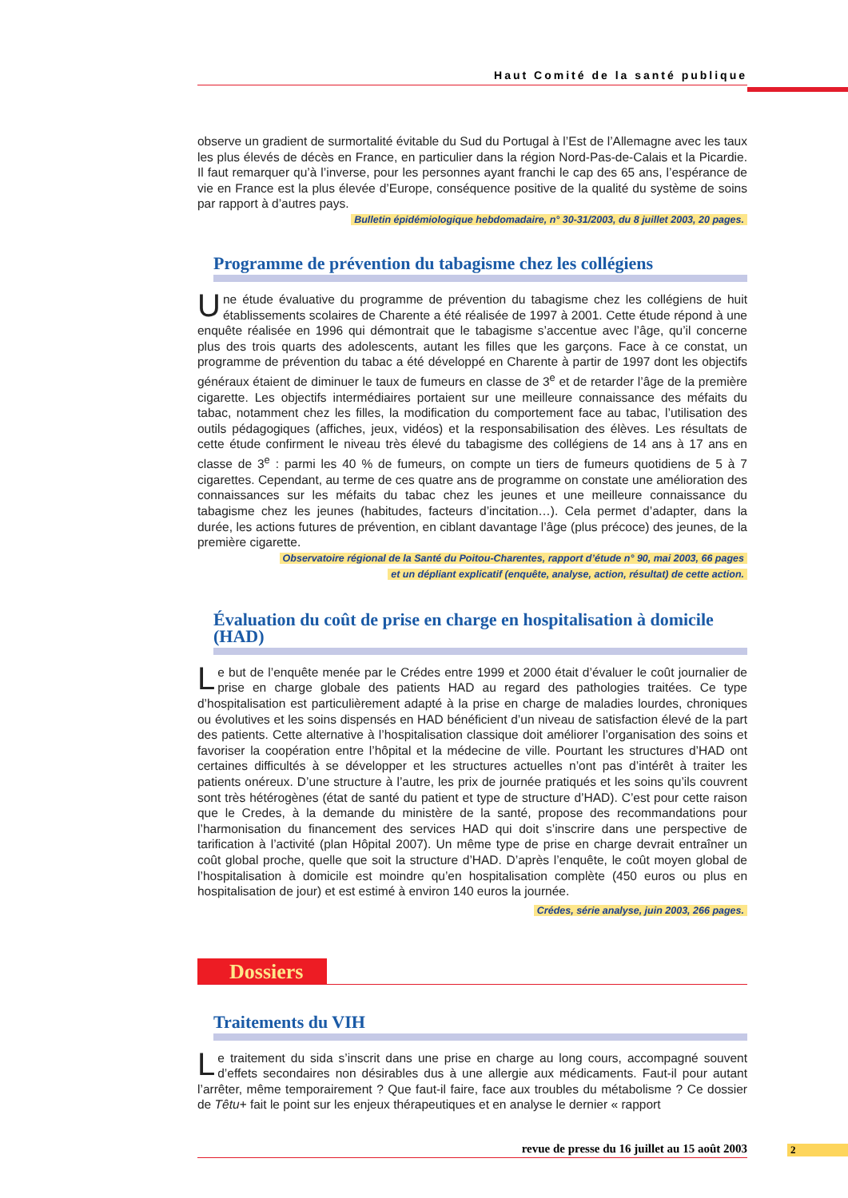Haut Comité de la santé publique
observe un gradient de surmortalité évitable du Sud du Portugal à l’Est de l’Allemagne avec les taux les plus élevés de décès en France, en particulier dans la région Nord-Pas-de-Calais et la Picardie. Il faut remarquer qu’à l’inverse, pour les personnes ayant franchi le cap des 65 ans, l’espérance de vie en France est la plus élevée d’Europe, conséquence positive de la qualité du système de soins par rapport à d’autres pays.
Bulletin épidémiologique hebdomadaire, n° 30-31/2003, du 8 juillet 2003, 20 pages.
Programme de prévention du tabagisme chez les collégiens
Une étude évaluative du programme de prévention du tabagisme chez les collégiens de huit établissements scolaires de Charente a été réalisée de 1997 à 2001. Cette étude répond à une enquête réalisée en 1996 qui démontrait que le tabagisme s’accentue avec l’âge, qu’il concerne plus des trois quarts des adolescents, autant les filles que les garçons. Face à ce constat, un programme de prévention du tabac a été développé en Charente à partir de 1997 dont les objectifs généraux étaient de diminuer le taux de fumeurs en classe de 3<sup>e</sup> et de retarder l’âge de la première cigarette. Les objectifs intermédiaires portaient sur une meilleure connaissance des méfaits du tabac, notamment chez les filles, la modification du comportement face au tabac, l’utilisation des outils pédagogiques (affiches, jeux, vidéos) et la responsabilisation des élèves. Les résultats de cette étude confirment le niveau très élevé du tabagisme des collégiens de 14 ans à 17 ans en classe de 3<sup>e</sup> : parmi les 40 % de fumeurs, on compte un tiers de fumeurs quotidiens de 5 à 7 cigarettes. Cependant, au terme de ces quatre ans de programme on constate une amélioration des connaissances sur les méfaits du tabac chez les jeunes et une meilleure connaissance du tabagisme chez les jeunes (habitudes, facteurs d’incitation…). Cela permet d’adapter, dans la durée, les actions futures de prévention, en ciblant davantage l’âge (plus précoce) des jeunes, de la première cigarette.
Observatoire régional de la Santé du Poitou-Charentes, rapport d’étude n° 90, mai 2003, 66 pages
et un dépliant explicatif (enquête, analyse, action, résultat) de cette action.
Évaluation du coût de prise en charge en hospitalisation à domicile (HAD)
Le but de l’enquête menée par le Crédes entre 1999 et 2000 était d’évaluer le coût journalier de prise en charge globale des patients HAD au regard des pathologies traitées. Ce type d’hospitalisation est particulièrement adapté à la prise en charge de maladies lourdes, chroniques ou évolutives et les soins dispensés en HAD bénéficient d’un niveau de satisfaction élevé de la part des patients. Cette alternative à l’hospitalisation classique doit améliorer l’organisation des soins et favoriser la coopération entre l’hôpital et la médecine de ville. Pourtant les structures d’HAD ont certaines difficultés à se développer et les structures actuelles n’ont pas d’intérêt à traiter les patients onéreux. D’une structure à l’autre, les prix de journée pratiqués et les soins qu’ils couvrent sont très hétérogènes (état de santé du patient et type de structure d’HAD). C’est pour cette raison que le Credes, à la demande du ministère de la santé, propose des recommandations pour l’harmonisation du financement des services HAD qui doit s’inscrire dans une perspective de tarification à l’activité (plan Hôpital 2007). Un même type de prise en charge devrait entraîner un coût global proche, quelle que soit la structure d’HAD. D’après l’enquête, le coût moyen global de l’hospitalisation à domicile est moindre qu’en hospitalisation complète (450 euros ou plus en hospitalisation de jour) et est estimé à environ 140 euros la journée.
Crédes, série analyse, juin 2003, 266 pages.
Dossiers
Traitements du VIH
Le traitement du sida s’inscrit dans une prise en charge au long cours, accompagné souvent d’effets secondaires non désirables dus à une allergie aux médicaments. Faut-il pour autant l’arrêter, même temporairement ? Que faut-il faire, face aux troubles du métabolisme ? Ce dossier de Têtu+ fait le point sur les enjeux thérapeutiques et en analyse le dernier « rapport
revue de presse du 16 juillet au 15 août 2003 2